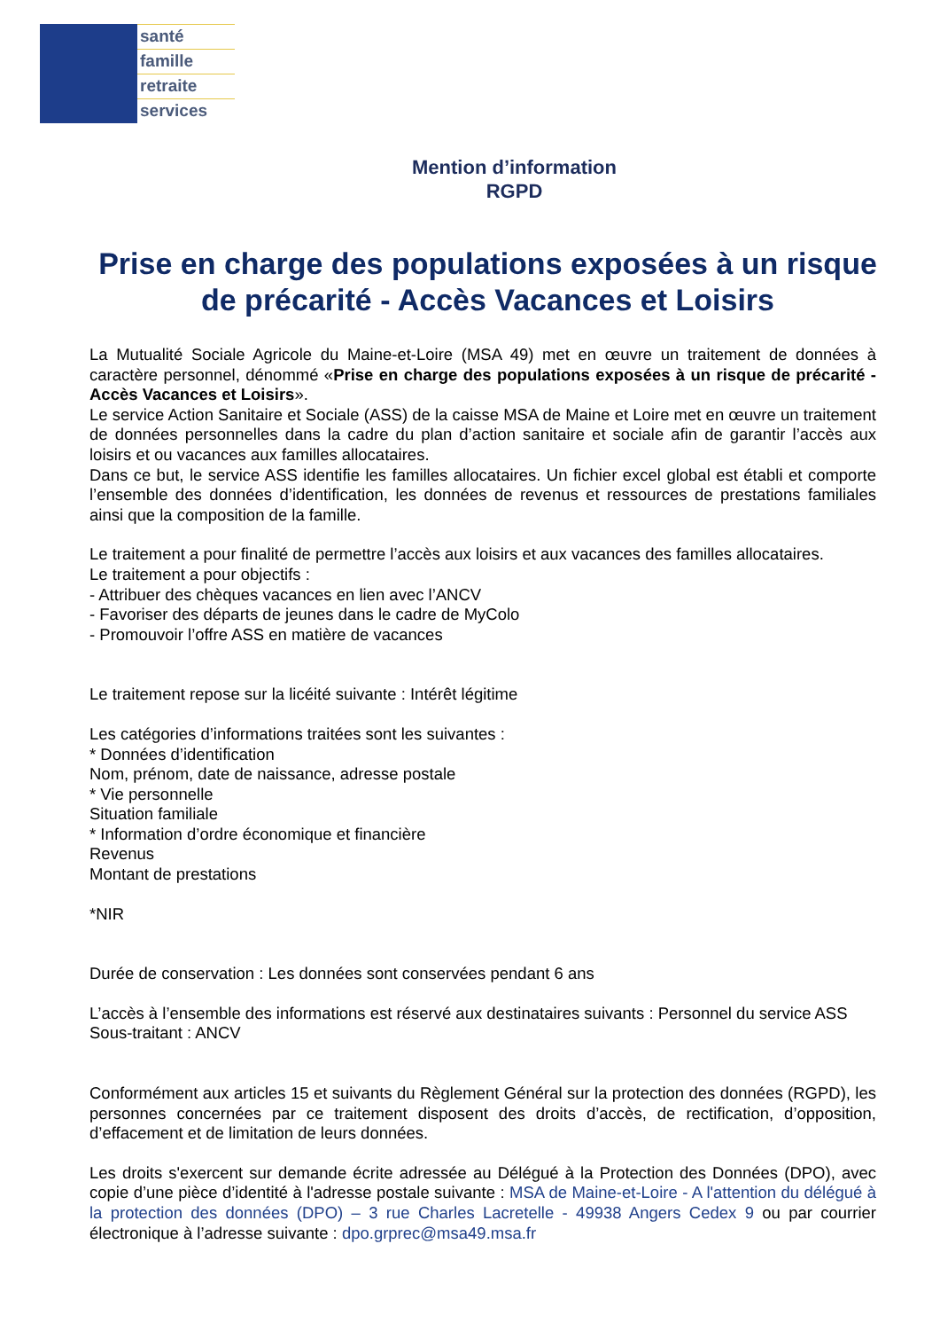santé
famille
retraite
services
Mention d’information
RGPD
Prise en charge des populations exposées à un risque de précarité - Accès Vacances et Loisirs
La Mutualité Sociale Agricole du Maine-et-Loire (MSA 49) met en œuvre un traitement de données à caractère personnel, dénommé «Prise en charge des populations exposées à un risque de précarité - Accès Vacances et Loisirs».
Le service Action Sanitaire et Sociale (ASS) de la caisse MSA de Maine et Loire met en œuvre un traitement de données personnelles dans la cadre du plan d’action sanitaire et sociale afin de garantir l’accès aux loisirs et ou vacances aux familles allocataires.
Dans ce but, le service ASS identifie les familles allocataires. Un fichier excel global est établi et comporte l’ensemble des données d’identification, les données de revenus et ressources de prestations familiales ainsi que la composition de la famille.
Le traitement a pour finalité de permettre l’accès aux loisirs et aux vacances des familles allocataires.
Le traitement a pour objectifs :
- Attribuer des chèques vacances en lien avec l’ANCV
- Favoriser des départs de jeunes dans le cadre de MyColo
- Promouvoir l’offre ASS en matière de vacances
Le traitement repose sur la licéité suivante : Intérêt légitime
Les catégories d’informations traitées sont les suivantes :
* Données d’identification
Nom, prénom, date de naissance, adresse postale
* Vie personnelle
Situation familiale
* Information d’ordre économique et financière
Revenus
Montant de prestations
*NIR
Durée de conservation : Les données sont conservées pendant 6 ans
L’accès à l’ensemble des informations est réservé aux destinataires suivants : Personnel du service ASS
Sous-traitant : ANCV
Conformément aux articles 15 et suivants du Règlement Général sur la protection des données (RGPD), les personnes concernées par ce traitement disposent des droits d’accès, de rectification, d’opposition, d’effacement et de limitation de leurs données.
Les droits s'exercent sur demande écrite adressée au Délégué à la Protection des Données (DPO), avec copie d’une pièce d’identité à l'adresse postale suivante : MSA de Maine-et-Loire - A l'attention du délégué à la protection des données (DPO) – 3 rue Charles Lacretelle - 49938 Angers Cedex 9 ou par courrier électronique à l’adresse suivante : dpo.grprec@msa49.msa.fr